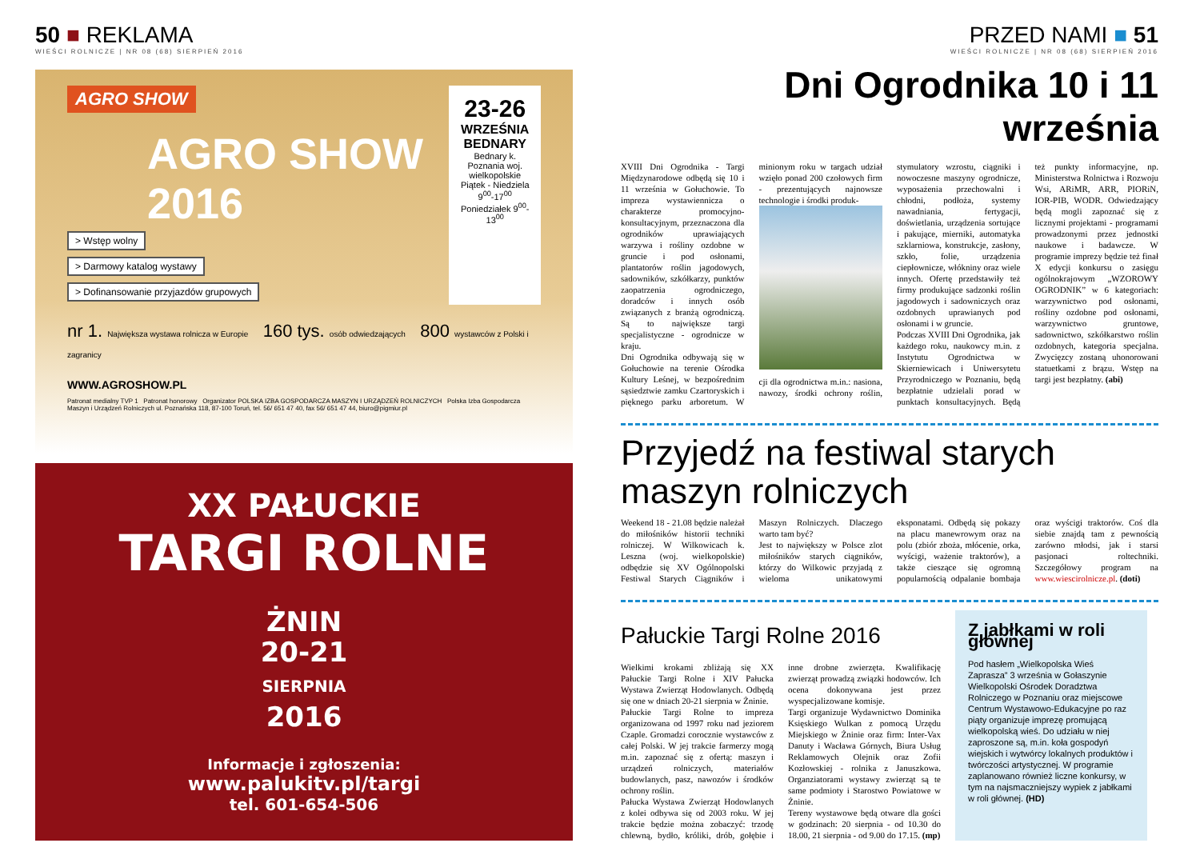50 ■ REKLAMA
WIEŚCI ROLNICZE | NR 08 (68) SIERPIEŃ 2016
AGRO SHOW
AGRO SHOW 2016
> Wstęp wolny
> Darmowy katalog wystawy
> Dofinansowanie przyjazdów grupowych
23-26
WRZEŚNIA
BEDNARY
Bednary k. Poznania woj. wielkopolskie
Piątek - Niedziela 9<sup>00</sup>-17<sup>00</sup> Poniedziałek 9<sup>00</sup>-13<sup>00</sup>
nr 1. Największa wystawa rolnicza w Europie 160 tys. osób odwiedzających 800 wystawców z Polski i zagranicy
WWW.AGROSHOW.PL
Patronat medialny TVP 1 Patronat honorowy Organizator POLSKA IZBA GOSPODARCZA MASZYN I URZĄDZEŃ ROLNICZYCH Polska Izba Gospodarcza Maszyn i Urządzeń Rolniczych ul. Poznańska 118, 87-100 Toruń, tel. 56/ 651 47 40, fax 56/ 651 47 44, biuro@pigmiur.pl
XX PAŁUCKIE
TARGI ROLNE
ŻNIN
20-21
SIERPNIA
2016
Informacje i zgłoszenia:
www.palukitv.pl/targi
tel. 601-654-506
PRZED NAMI ■ 51
WIEŚCI ROLNICZE | NR 08 (68) SIERPIEŃ 2016
Dni Ogrodnika 10 i 11 września
XVIII Dni Ogrodnika - Targi Międzynarodowe odbędą się 10 i 11 września w Gołuchowie. To impreza wystawiennicza o charakterze promocyjno-konsultacyjnym, przeznaczona dla ogrodników uprawiających warzywa i rośliny ozdobne w gruncie i pod osłonami, plantatorów roślin jagodowych, sadowników, szkółkarzy, punktów zaopatrzenia ogrodniczego, doradców i innych osób związanych z branżą ogrodniczą. Są to największe targi specjalistyczne - ogrodnicze w kraju.
Dni Ogrodnika odbywają się w Gołuchowie na terenie Ośrodka Kultury Leśnej, w bezpośrednim sąsiedztwie zamku Czartoryskich i pięknego parku arboretum. W minionym roku w targach udział wzięło ponad 200 czołowych firm - prezentujących najnowsze technologie i środki produk-
cji dla ogrodnictwa m.in.: nasiona, nawozy, środki ochrony roślin, stymulatory wzrostu, ciągniki i nowoczesne maszyny ogrodnicze, wyposażenia przechowalni i chłodni, podłoża, systemy nawadniania, fertygacji, doświetlania, urządzenia sortujące i pakujące, mierniki, automatyka szklarniowa, konstrukcje, zasłony, szkło, folie, urządzenia ciepłownicze, włókniny oraz wiele innych. Ofertę przedstawiły też firmy produkujące sadzonki roślin jagodowych i sadowniczych oraz ozdobnych uprawianych pod osłonami i w gruncie.
Podczas XVIII Dni Ogrodnika, jak każdego roku, naukowcy m.in. z Instytutu Ogrodnictwa w Skierniewicach i Uniwersytetu Przyrodniczego w Poznaniu, będą bezpłatnie udzielali porad w punktach konsultacyjnych. Będą też punkty informacyjne, np. Ministerstwa Rolnictwa i Rozwoju Wsi, ARiMR, ARR, PIORiN, IOR-PIB, WODR. Odwiedzający będą mogli zapoznać się z licznymi projektami - programami prowadzonymi przez jednostki naukowe i badawcze. W programie imprezy będzie też finał X edycji konkursu o zasięgu ogólnokrajowym „WZOROWY OGRODNIK” w 6 kategoriach: warzywnictwo pod osłonami, rośliny ozdobne pod osłonami, warzywnictwo gruntowe, sadownictwo, szkółkarstwo roślin ozdobnych, kategoria specjalna. Zwycięzcy zostaną uhonorowani statuetkami z brązu. Wstęp na targi jest bezpłatny. (abi)
Przyjedź na festiwal starych maszyn rolniczych
Weekend 18 - 21.08 będzie należał do miłośników historii techniki rolniczej. W Wilkowicach k. Leszna (woj. wielkopolskie) odbędzie się XV Ogólnopolski Festiwal Starych Ciągników i Maszyn Rolniczych. Dlaczego warto tam być?
Jest to największy w Polsce zlot miłośników starych ciągników, którzy do Wilkowic przyjadą z wieloma unikatowymi eksponatami. Odbędą się pokazy na placu manewrowym oraz na polu (zbiór zboża, młócenie, orka, wyścigi, ważenie traktorów), a także cieszące się ogromną popularnością odpalanie bombaja oraz wyścigi traktorów. Coś dla siebie znajdą tam z pewnością zarówno młodsi, jak i starsi pasjonaci roltechniki. Szczegółowy program na www.wiescirolnicze.pl. (doti)
Pałuckie Targi Rolne 2016
Wielkimi krokami zbliżają się XX Pałuckie Targi Rolne i XIV Pałucka Wystawa Zwierząt Hodowlanych. Odbędą się one w dniach 20-21 sierpnia w Żninie.
Pałuckie Targi Rolne to impreza organizowana od 1997 roku nad jeziorem Czaple. Gromadzi corocznie wystawców z całej Polski. W jej trakcie farmerzy mogą m.in. zapoznać się z ofertą: maszyn i urządzeń rolniczych, materiałów budowlanych, pasz, nawozów i środków ochrony roślin.
Pałucka Wystawa Zwierząt Hodowlanych z kolei odbywa się od 2003 roku. W jej trakcie będzie można zobaczyć: trzodę chlewną, bydło, króliki, drób, gołębie i inne drobne zwierzęta. Kwalifikację zwierząt prowadzą związki hodowców. Ich ocena dokonywana jest przez wyspecjalizowane komisje.
Targi organizuje Wydawnictwo Dominika Księskiego Wulkan z pomocą Urzędu Miejskiego w Żninie oraz firm: Inter-Vax Danuty i Wacława Górnych, Biura Usług Reklamowych Olejnik oraz Zofii Kozłowskiej - rolnika z Januszkowa. Organziatorami wystawy zwierząt są te same podmioty i Starostwo Powiatowe w Żninie.
Tereny wystawowe będą otware dla gości w godzinach: 20 sierpnia - od 10.30 do 18.00, 21 sierpnia - od 9.00 do 17.15. (mp)
Z jabłkami w roli głównej
Pod hasłem „Wielkopolska Wieś Zaprasza” 3 września w Gołaszynie Wielkopolski Ośrodek Doradztwa Rolniczego w Poznaniu oraz miejscowe Centrum Wystawowo-Edukacyjne po raz piąty organizuje imprezę promującą wielkopolską wieś. Do udziału w niej zaproszone są, m.in. koła gospodyń wiejskich i wytwórcy lokalnych produktów i twórczości artystycznej. W programie zaplanowano również liczne konkursy, w tym na najsmaczniejszy wypiek z jabłkami w roli głównej. (HD)